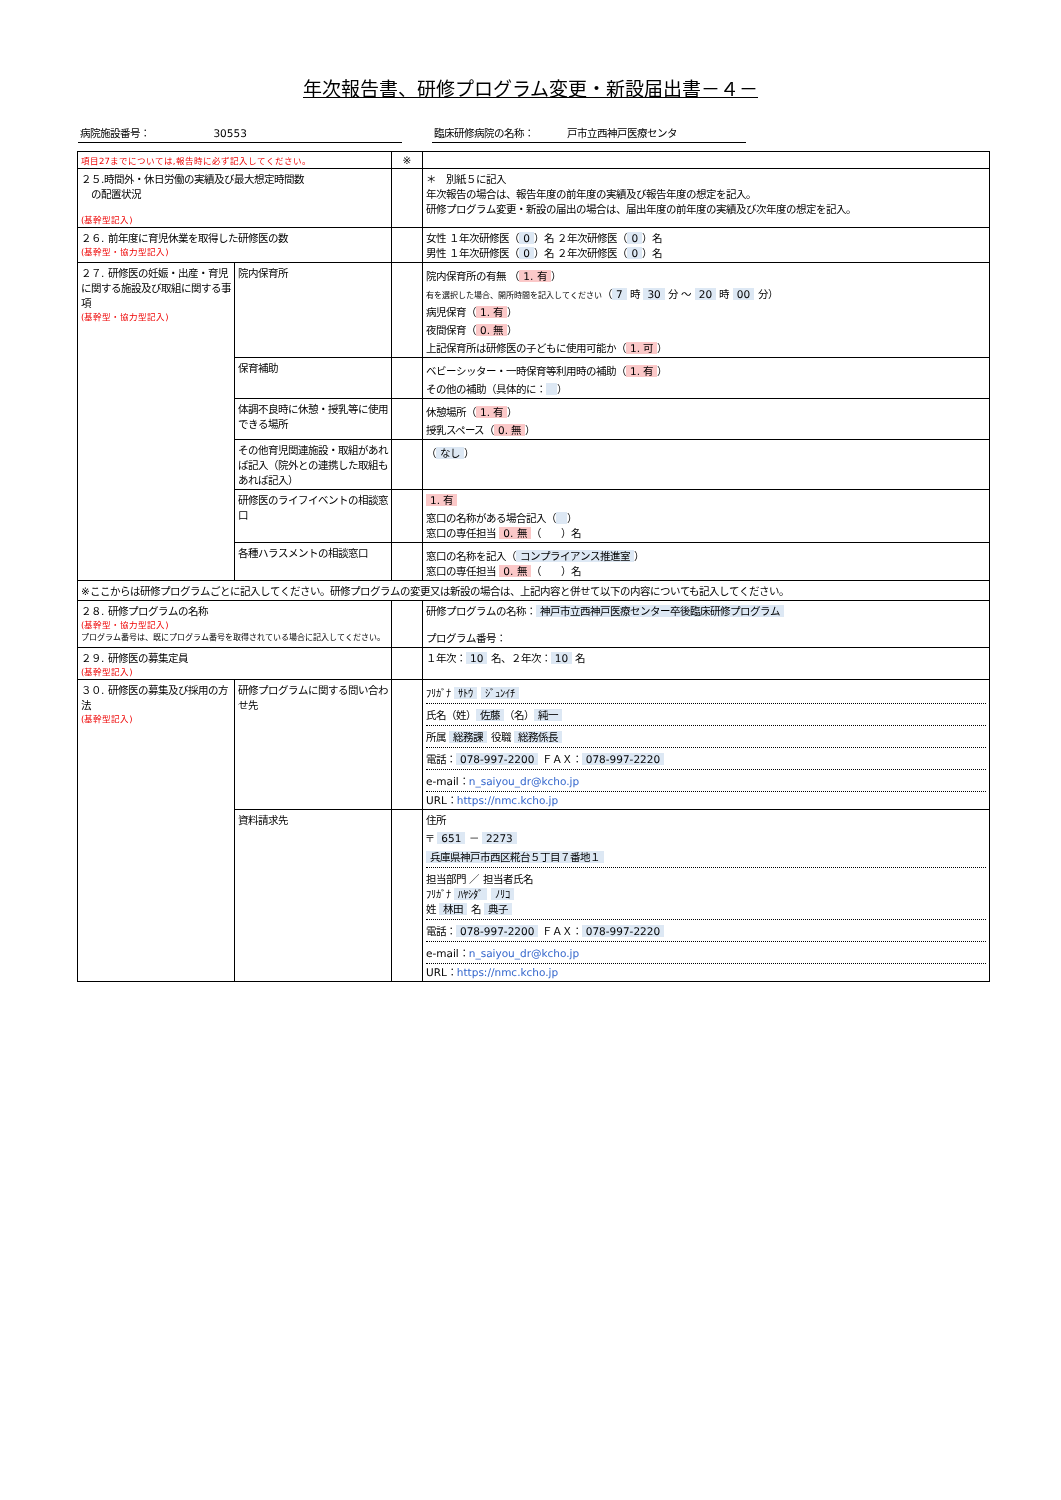年次報告書、研修プログラム変更・新設届出書－４－
病院施設番号： 30553 臨床研修病院の名称： 戸市立西神戸医療センタ
| 項目27までについては,報告時に必ず記入してください。 | | ※ | |
| ２５.時間外・休日労働の実績及び最大想定時間数 の配置状況 (基幹型記入) | | | ＊ 別紙５に記入 年次報告の場合は、報告年度の前年度の実績及び報告年度の想定を記入。 研修プログラム変更・新設の届出の場合は、届出年度の前年度の実績及び次年度の想定を記入。 |
| ２６. 前年度に育児休業を取得した研修医の数 (基幹型・協力型記入) | | | 女性 １年次研修医（ 0 ）名 ２年次研修医（ 0 ）名 男性 １年次研修医（ 0 ）名 ２年次研修医（ 0 ）名 |
| ２７. 研修医の妊娠・出産・育児に関する施設及び取組に関する事項 (基幹型・協力型記入) | 院内保育所 | | 院内保育所の有無 （ 1. 有 ） 有を選択した場合、開所時間を記入してください （ 7 時 30 分 ～ 20 時 00 分） 病児保育（ 1. 有 ） 夜間保育（ 0. 無 ） 上記保育所は研修医の子どもに使用可能か（ 1. 可 ） |
| | 保育補助 | | ベビーシッター・一時保育等利用時の補助（ 1. 有 ） その他の補助（具体的に： ） |
| | 体調不良時に休憩・授乳等に使用できる場所 | | 休憩場所（ 1. 有 ） 授乳スペース（ 0. 無 ） |
| | その他育児関連施設・取組があれば記入（院外との連携した取組もあれば記入） | | （ なし ） |
| | 研修医のライフイベントの相談窓口 | | 1. 有 窓口の名称がある場合記入（ ） 窓口の専任担当 0. 無 （ ）名 |
| | 各種ハラスメントの相談窓口 | | 窓口の名称を記入（ コンプライアンス推進室 ） 窓口の専任担当 0. 無 （ ）名 |
| ※ここからは研修プログラムごとに記入してください。研修プログラムの変更又は新設の場合は、上記内容と併せて以下の内容についても記入してください。 | | | |
| ２８. 研修プログラムの名称 (基幹型・協力型記入) プログラム番号は、既にプログラム番号を取得されている場合に記入してください。 | | | 研修プログラムの名称： 神戸市立西神戸医療センター卒後臨床研修プログラム プログラム番号： |
| ２９. 研修医の募集定員 (基幹型記入) | | | １年次： 10 名、２年次： 10 名 |
| ３０. 研修医の募集及び採用の方法 (基幹型記入) | 研修プログラムに関する問い合わせ先 | | ﾌﾘｶﾞﾅ ｻﾄｳ ｼﾞｭﾝｲﾁ 氏名（姓） 佐藤 （名） 純一 所属 総務課 役職 総務係長 電話： 078-997-2200 ＦＡＸ： 078-997-2220 e-mail： n_saiyou_dr@kcho.jp URL： https://nmc.kcho.jp |
| | 資料請求先 | | 住所 〒 651 － 2273 兵庫県神戸市西区糀台５丁目７番地１ 担当部門 ／ 担当者氏名 ﾌﾘｶﾞﾅ ﾊﾔｼﾀﾞ ﾉﾘｺ 姓 林田 名 典子 電話： 078-997-2200 ＦＡＸ： 078-997-2220 e-mail： n_saiyou_dr@kcho.jp URL： https://nmc.kcho.jp |